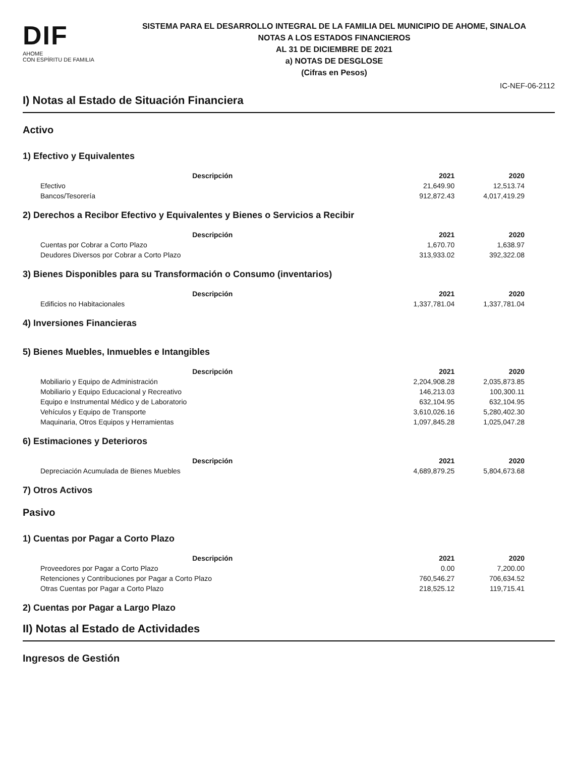DIF
AHOME
CON ESPÍRITU DE FAMILIA
SISTEMA PARA EL DESARROLLO INTEGRAL DE LA FAMILIA DEL MUNICIPIO DE AHOME, SINALOA
NOTAS A LOS ESTADOS FINANCIEROS
AL 31 DE DICIEMBRE DE 2021
a) NOTAS DE DESGLOSE
(Cifras en Pesos)
IC-NEF-06-2112
I) Notas al Estado de Situación Financiera
Activo
1) Efectivo y Equivalentes
| Descripción | 2021 | 2020 |
| --- | --- | --- |
| Efectivo | 21,649.90 | 12,513.74 |
| Bancos/Tesorería | 912,872.43 | 4,017,419.29 |
2) Derechos a Recibor Efectivo y Equivalentes y Bienes o Servicios a Recibir
| Descripción | 2021 | 2020 |
| --- | --- | --- |
| Cuentas por Cobrar a Corto Plazo | 1,670.70 | 1,638.97 |
| Deudores Diversos por Cobrar a Corto Plazo | 313,933.02 | 392,322.08 |
3) Bienes Disponibles para su Transformación o Consumo (inventarios)
| Descripción | 2021 | 2020 |
| --- | --- | --- |
| Edificios no Habitacionales | 1,337,781.04 | 1,337,781.04 |
4) Inversiones Financieras
5) Bienes Muebles, Inmuebles e Intangibles
| Descripción | 2021 | 2020 |
| --- | --- | --- |
| Mobiliario y Equipo de Administración | 2,204,908.28 | 2,035,873.85 |
| Mobiliario y Equipo Educacional y Recreativo | 146,213.03 | 100,300.11 |
| Equipo e Instrumental Médico y de Laboratorio | 632,104.95 | 632,104.95 |
| Vehículos y Equipo de Transporte | 3,610,026.16 | 5,280,402.30 |
| Maquinaria, Otros Equipos y Herramientas | 1,097,845.28 | 1,025,047.28 |
6) Estimaciones y Deterioros
| Descripción | 2021 | 2020 |
| --- | --- | --- |
| Depreciación Acumulada de Bienes Muebles | 4,689,879.25 | 5,804,673.68 |
7) Otros Activos
Pasivo
1) Cuentas por Pagar a Corto Plazo
| Descripción | 2021 | 2020 |
| --- | --- | --- |
| Proveedores por Pagar a Corto Plazo | 0.00 | 7,200.00 |
| Retenciones y Contribuciones por Pagar a Corto Plazo | 760,546.27 | 706,634.52 |
| Otras Cuentas por Pagar a Corto Plazo | 218,525.12 | 119,715.41 |
2) Cuentas por Pagar a Largo Plazo
II) Notas al Estado de Actividades
Ingresos de Gestión